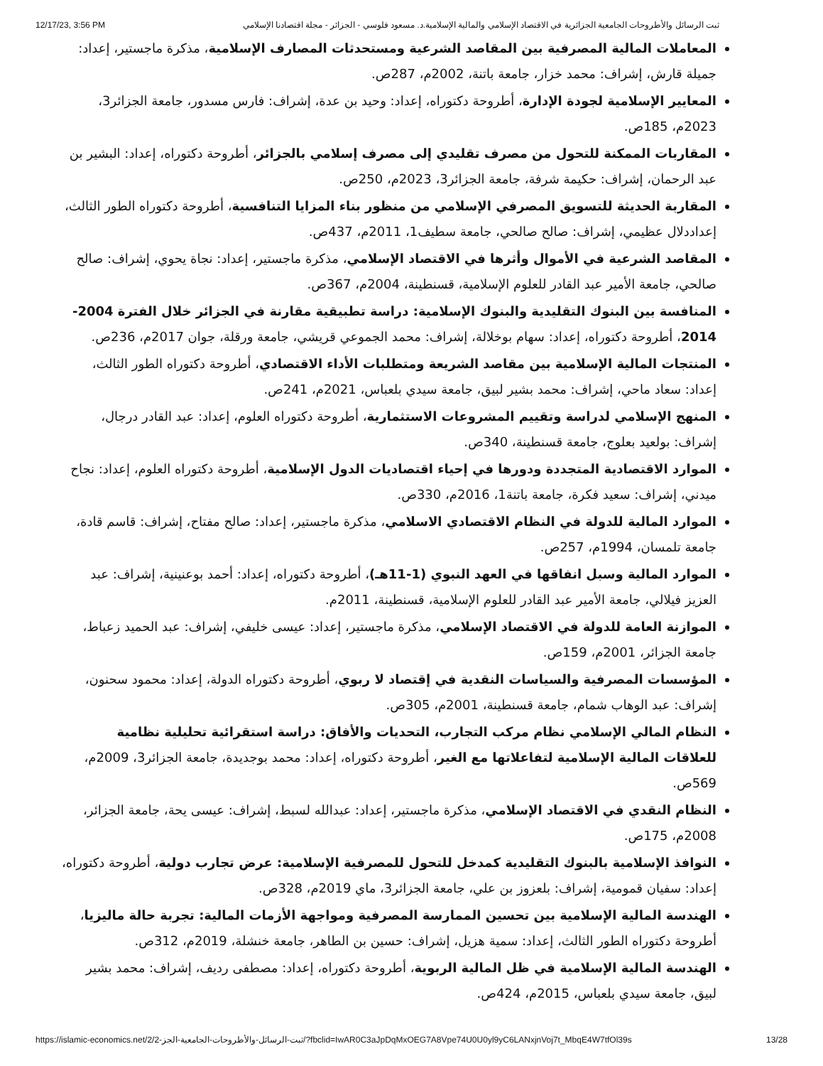12/17/23, 3:56 PM ثبت الرسائل والأطروحات الجامعية الجزائرية في الاقتصاد الإسلامي والمالية الإسلامية.د. مسعود فلوسي - الجزائر - مجلة اقتصادنا الإسلامي
المعاملات المالية المصرفية بين المقاصد الشرعية ومستحدثات المصارف الإسلامية، مذكرة ماجستير، إعداد: جميلة قارش، إشراف: محمد خزار، جامعة باتنة، 2002م، 287ص.
المعايير الإسلامية لجودة الإدارة، أطروحة دكتوراه، إعداد: وحيد بن عدة، إشراف: فارس مسدور، جامعة الجزائر3، 2023م، 185ص.
المقاربات الممكنة للتحول من مصرف تقليدي إلى مصرف إسلامي بالجزائر، أطروحة دكتوراه، إعداد: البشير بن عبد الرحمان، إشراف: حكيمة شرفة، جامعة الجزائر3، 2023م، 250ص.
المقاربة الحديثة للتسويق المصرفي الإسلامي من منظور بناء المزايا التنافسية، أطروحة دكتوراه الطور الثالث، إعداددلال عظيمي، إشراف: صالح صالحي، جامعة سطيف1، 2011م، 437ص.
المقاصد الشرعية في الأموال وأثرها في الاقتصاد الإسلامي، مذكرة ماجستير، إعداد: نجاة يحوي، إشراف: صالح صالحي، جامعة الأمير عبد القادر للعلوم الإسلامية، قسنطينة، 2004م، 367ص.
المنافسة بين البنوك التقليدية والبنوك الإسلامية: دراسة تطبيقية مقارنة في الجزائر خلال الفترة 2004-2014، أطروحة دكتوراه، إعداد: سهام بوخلالة، إشراف: محمد الجموعي قريشي، جامعة ورقلة، جوان 2017م، 236ص.
المنتجات المالية الإسلامية بين مقاصد الشريعة ومتطلبات الأداء الاقتصادي، أطروحة دكتوراه الطور الثالث، إعداد: سعاد ماحي، إشراف: محمد بشير لبيق، جامعة سيدي بلعباس، 2021م، 241ص.
المنهج الإسلامي لدراسة وتقييم المشروعات الاستثمارية، أطروحة دكتوراه العلوم، إعداد: عبد القادر درجال، إشراف: بولعيد بعلوج، جامعة قسنطينة، 340ص.
الموارد الاقتصادية المتجددة ودورها في إحياء اقتصاديات الدول الإسلامية، أطروحة دكتوراه العلوم، إعداد: نجاح ميدني، إشراف: سعيد فكرة، جامعة باتنة1، 2016م، 330ص.
الموارد المالية للدولة في النظام الاقتصادي الاسلامي، مذكرة ماجستير، إعداد: صالح مفتاح، إشراف: قاسم قادة، جامعة تلمسان، 1994م، 257ص.
الموارد المالية وسبل انفاقها في العهد النبوي (1-11هـ)، أطروحة دكتوراه، إعداد: أحمد بوعنينية، إشراف: عبد العزيز فيلالي، جامعة الأمير عبد القادر للعلوم الإسلامية، قسنطينة، 2011م.
الموازنة العامة للدولة في الاقتصاد الإسلامي، مذكرة ماجستير، إعداد: عيسى خليفي، إشراف: عبد الحميد زعباط، جامعة الجزائر، 2001م، 159ص.
المؤسسات المصرفية والسياسات النقدية في إقتصاد لا ربوي، أطروحة دكتوراه الدولة، إعداد: محمود سحنون، إشراف: عبد الوهاب شمام، جامعة قسنطينة، 2001م، 305ص.
النظام المالي الإسلامي نظام مركب التجارب، التحديات والأفاق: دراسة استقرائية تحليلية نظامية للعلاقات المالية الإسلامية لتفاعلاتها مع الغير، أطروحة دكتوراه، إعداد: محمد بوجديدة، جامعة الجزائر3، 2009م، 569ص.
النظام النقدي في الاقتصاد الإسلامي، مذكرة ماجستير، إعداد: عبدالله لسبط، إشراف: عيسى يحة، جامعة الجزائر، 2008م، 175ص.
النوافذ الإسلامية بالبنوك التقليدية كمدخل للتحول للمصرفية الإسلامية: عرض تجارب دولية، أطروحة دكتوراه، إعداد: سفيان قمومية، إشراف: بلعزوز بن علي، جامعة الجزائر3، ماي 2019م، 328ص.
الهندسة المالية الإسلامية بين تحسين الممارسة المصرفية ومواجهة الأزمات المالية: تجربة حالة ماليزيا، أطروحة دكتوراه الطور الثالث، إعداد: سمية هزيل، إشراف: حسين بن الطاهر، جامعة خنشلة، 2019م، 312ص.
الهندسة المالية الإسلامية في ظل المالية الربوية، أطروحة دكتوراه، إعداد: مصطفى رديف، إشراف: محمد بشير لبيق، جامعة سيدي بلعباس، 2015م، 424ص.
https://islamic-economics.net/2/ثبت-الرسائل-والأطروحات-الجامعية-الجز-2/?fbclid=IwAR0C3aJpDqMxOEG7A8Vpe74U0U0yl9yC6LANxjnVoj7t_MbqE4W7tfOl39s 13/28